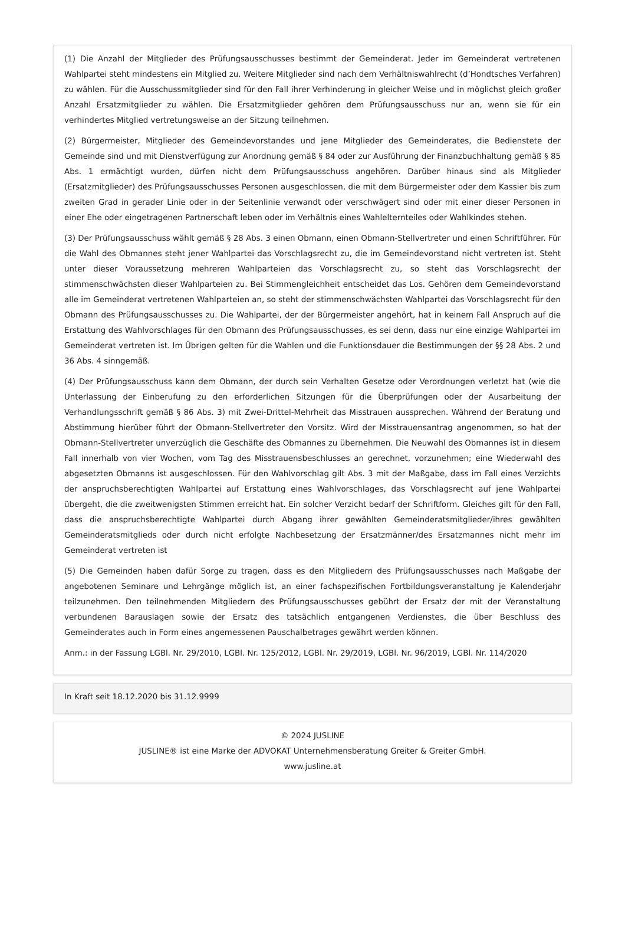(1) Die Anzahl der Mitglieder des Prüfungsausschusses bestimmt der Gemeinderat. Jeder im Gemeinderat vertretenen Wahlpartei steht mindestens ein Mitglied zu. Weitere Mitglieder sind nach dem Verhältniswahlrecht (d’Hondtsches Verfahren) zu wählen. Für die Ausschussmitglieder sind für den Fall ihrer Verhinderung in gleicher Weise und in möglichst gleich großer Anzahl Ersatzmitglieder zu wählen. Die Ersatzmitglieder gehören dem Prüfungsausschuss nur an, wenn sie für ein verhindertes Mitglied vertretungsweise an der Sitzung teilnehmen.
(2) Bürgermeister, Mitglieder des Gemeindevorstandes und jene Mitglieder des Gemeinderates, die Bedienstete der Gemeinde sind und mit Dienstverfügung zur Anordnung gemäß § 84 oder zur Ausführung der Finanzbuchhaltung gemäß § 85 Abs. 1 ermächtigt wurden, dürfen nicht dem Prüfungsausschuss angehören. Darüber hinaus sind als Mitglieder (Ersatzmitglieder) des Prüfungsausschusses Personen ausgeschlossen, die mit dem Bürgermeister oder dem Kassier bis zum zweiten Grad in gerader Linie oder in der Seitenlinie verwandt oder verschwägert sind oder mit einer dieser Personen in einer Ehe oder eingetragenen Partnerschaft leben oder im Verhältnis eines Wahlelternteiles oder Wahlkindes stehen.
(3) Der Prüfungsausschuss wählt gemäß § 28 Abs. 3 einen Obmann, einen Obmann-Stellvertreter und einen Schriftführer. Für die Wahl des Obmannes steht jener Wahlpartei das Vorschlagsrecht zu, die im Gemeindevorstand nicht vertreten ist. Steht unter dieser Voraussetzung mehreren Wahlparteien das Vorschlagsrecht zu, so steht das Vorschlagsrecht der stimmenschwächsten dieser Wahlparteien zu. Bei Stimmengleichheit entscheidet das Los. Gehören dem Gemeindevorstand alle im Gemeinderat vertretenen Wahlparteien an, so steht der stimmenschwächsten Wahlpartei das Vorschlagsrecht für den Obmann des Prüfungsausschusses zu. Die Wahlpartei, der der Bürgermeister angehört, hat in keinem Fall Anspruch auf die Erstattung des Wahlvorschlages für den Obmann des Prüfungsausschusses, es sei denn, dass nur eine einzige Wahlpartei im Gemeinderat vertreten ist. Im Übrigen gelten für die Wahlen und die Funktionsdauer die Bestimmungen der §§ 28 Abs. 2 und 36 Abs. 4 sinngemäß.
(4) Der Prüfungsausschuss kann dem Obmann, der durch sein Verhalten Gesetze oder Verordnungen verletzt hat (wie die Unterlassung der Einberufung zu den erforderlichen Sitzungen für die Überprüfungen oder der Ausarbeitung der Verhandlungsschrift gemäß § 86 Abs. 3) mit Zwei-Drittel-Mehrheit das Misstrauen aussprechen. Während der Beratung und Abstimmung hierüber führt der Obmann-Stellvertreter den Vorsitz. Wird der Misstrauensantrag angenommen, so hat der Obmann-Stellvertreter unverzüglich die Geschäfte des Obmannes zu übernehmen. Die Neuwahl des Obmannes ist in diesem Fall innerhalb von vier Wochen, vom Tag des Misstrauensbeschlusses an gerechnet, vorzunehmen; eine Wiederwahl des abgesetzten Obmanns ist ausgeschlossen. Für den Wahlvorschlag gilt Abs. 3 mit der Maßgabe, dass im Fall eines Verzichts der anspruchsberechtigten Wahlpartei auf Erstattung eines Wahlvorschlages, das Vorschlagsrecht auf jene Wahlpartei übergeht, die die zweitwenigsten Stimmen erreicht hat. Ein solcher Verzicht bedarf der Schriftform. Gleiches gilt für den Fall, dass die anspruchsberechtigte Wahlpartei durch Abgang ihrer gewählten Gemeinderatsmitglieder/ihres gewählten Gemeinderatsmitglieds oder durch nicht erfolgte Nachbesetzung der Ersatzmänner/des Ersatzmannes nicht mehr im Gemeinderat vertreten ist
(5) Die Gemeinden haben dafür Sorge zu tragen, dass es den Mitgliedern des Prüfungsausschusses nach Maßgabe der angebotenen Seminare und Lehrgänge möglich ist, an einer fachspezifischen Fortbildungsveranstaltung je Kalenderjahr teilzunehmen. Den teilnehmenden Mitgliedern des Prüfungsausschusses gebührt der Ersatz der mit der Veranstaltung verbundenen Barauslagen sowie der Ersatz des tatsächlich entgangenen Verdienstes, die über Beschluss des Gemeinderates auch in Form eines angemessenen Pauschalbetrages gewährt werden können.
Anm.: in der Fassung LGBl. Nr. 29/2010, LGBl. Nr. 125/2012, LGBl. Nr. 29/2019, LGBl. Nr. 96/2019, LGBl. Nr. 114/2020
In Kraft seit 18.12.2020 bis 31.12.9999
© 2024 JUSLINE
JUSLINE® ist eine Marke der ADVOKAT Unternehmensberatung Greiter & Greiter GmbH.
www.jusline.at